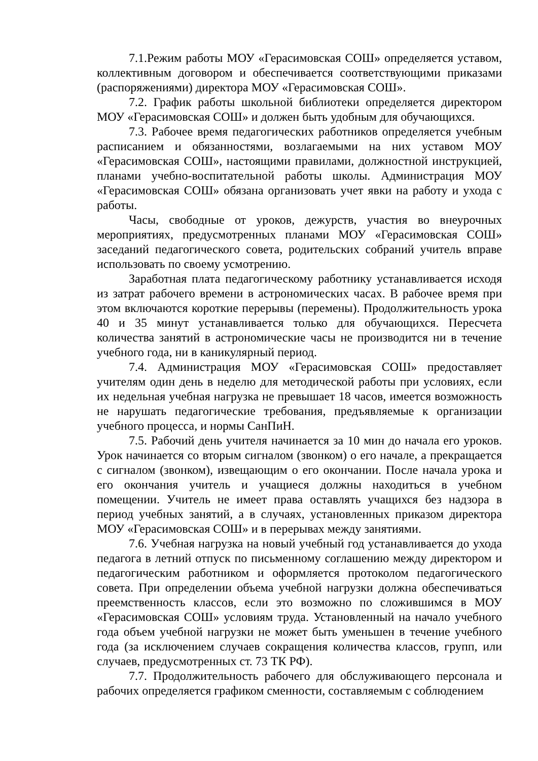7.1.Режим работы МОУ «Герасимовская СОШ» определяется уставом, коллективным договором и обеспечивается соответствующими приказами (распоряжениями) директора МОУ «Герасимовская СОШ».
7.2. График работы школьной библиотеки определяется директором МОУ «Герасимовская СОШ» и должен быть удобным для обучающихся.
7.3. Рабочее время педагогических работников определяется учебным расписанием и обязанностями, возлагаемыми на них уставом МОУ «Герасимовская СОШ», настоящими правилами, должностной инструкцией, планами учебно-воспитательной работы школы. Администрация МОУ «Герасимовская СОШ» обязана организовать учет явки на работу и ухода с работы.
Часы, свободные от уроков, дежурств, участия во внеурочных мероприятиях, предусмотренных планами МОУ «Герасимовская СОШ» заседаний педагогического совета, родительских собраний учитель вправе использовать по своему усмотрению.
Заработная плата педагогическому работнику устанавливается исходя из затрат рабочего времени в астрономических часах. В рабочее время при этом включаются короткие перерывы (перемены). Продолжительность урока 40 и 35 минут устанавливается только для обучающихся. Пересчета количества занятий в астрономические часы не производится ни в течение учебного года, ни в каникулярный период.
7.4. Администрация МОУ «Герасимовская СОШ» предоставляет учителям один день в неделю для методической работы при условиях, если их недельная учебная нагрузка не превышает 18 часов, имеется возможность не нарушать педагогические требования, предъявляемые к организации учебного процесса, и нормы СанПиН.
7.5. Рабочий день учителя начинается за 10 мин до начала его уроков. Урок начинается со вторым сигналом (звонком) о его начале, а прекращается с сигналом (звонком), извещающим о его окончании. После начала урока и его окончания учитель и учащиеся должны находиться в учебном помещении. Учитель не имеет права оставлять учащихся без надзора в период учебных занятий, а в случаях, установленных приказом директора МОУ «Герасимовская СОШ» и в перерывах между занятиями.
7.6. Учебная нагрузка на новый учебный год устанавливается до ухода педагога в летний отпуск по письменному соглашению между директором и педагогическим работником и оформляется протоколом педагогического совета. При определении объема учебной нагрузки должна обеспечиваться преемственность классов, если это возможно по сложившимся в МОУ «Герасимовская СОШ» условиям труда. Установленный на начало учебного года объем учебной нагрузки не может быть уменьшен в течение учебного года (за исключением случаев сокращения количества классов, групп, или случаев, предусмотренных ст. 73 ТК РФ).
7.7. Продолжительность рабочего для обслуживающего персонала и рабочих определяется графиком сменности, составляемым с соблюдением